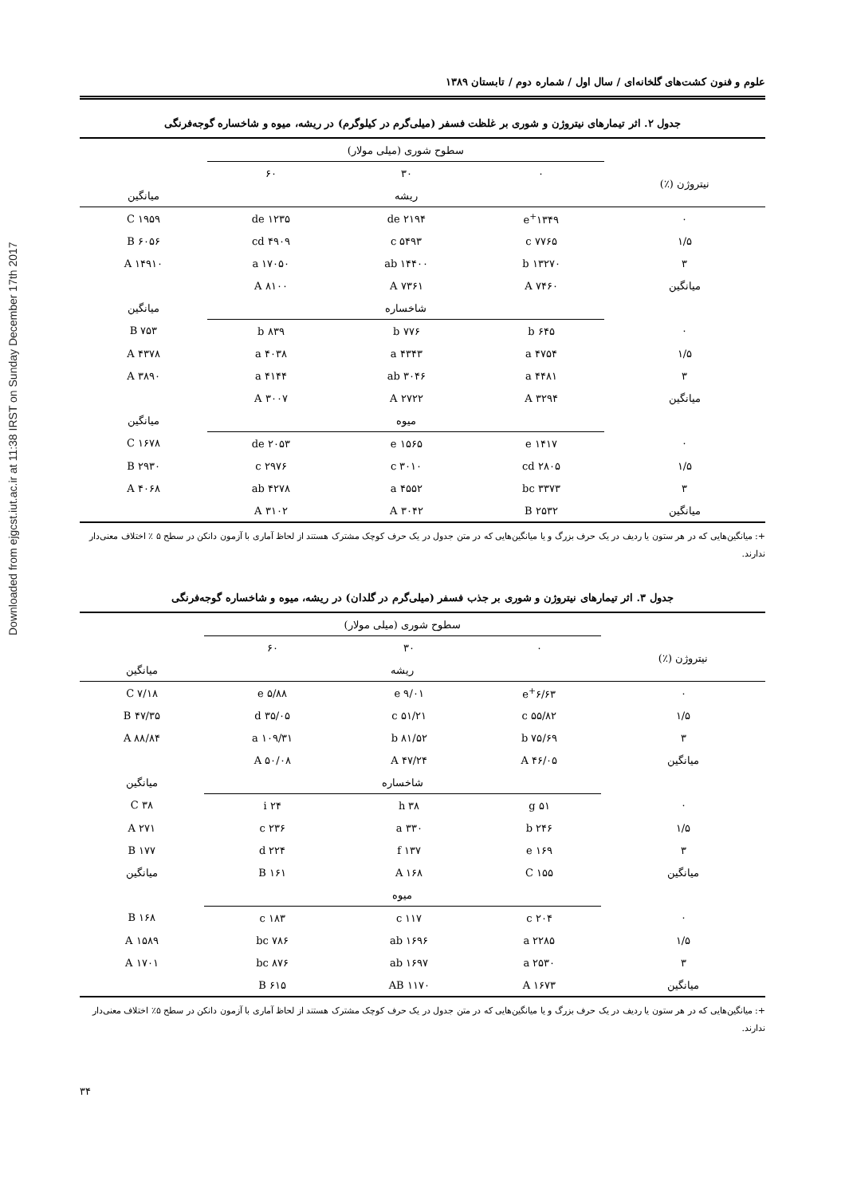Downloaded from ejgcst.iut.ac.ir at 11:38 IRST on Sunday December 17th 2017
علوم و فنون کشت‌های گلخانه‌ای / سال اول / شماره دوم / تابستان ۱۳۸۹
جدول ۲. اثر تیمارهای نیتروژن و شوری بر غلظت فسفر (میلی‌گرم در کیلوگرم) در ریشه، میوه و شاخساره گوجه‌فرنگی
| | سطوح شوری (میلی مولار) | | | |
| --- | --- | --- | --- | --- |
| نیتروژن (٪) | ۰ | ۳۰ | ۶۰ | |
| | ریشه | | | میانگین |
| ۰ | ۱۳۴۹<sup>+</sup>e | ۲۱۹۴ de | ۱۲۳۵ de | ۱۹۵۹ C |
| ۱/۵ | ۷۷۶۵ c | ۵۴۹۳ c | ۴۹۰۹ cd | ۶۰۵۶ B |
| ۳ | ۱۳۲۷۰ b | ۱۴۴۰۰ ab | ۱۷۰۵۰ a | ۱۴۹۱۰ A |
| میانگین | ۷۴۶۰ A | ۷۳۶۱ A | ۸۱۰۰ A | |
| | شاخساره | | | میانگین |
| ۰ | ۶۴۵ b | ۷۷۶ b | ۸۳۹ b | ۷۵۳ B |
| ۱/۵ | ۴۷۵۴ a | ۴۳۴۳ a | ۴۰۳۸ a | ۴۳۷۸ A |
| ۳ | ۴۴۸۱ a | ۳۰۴۶ ab | ۴۱۴۴ a | ۳۸۹۰ A |
| میانگین | ۳۲۹۴ A | ۲۷۲۲ A | ۳۰۰۷ A | |
| | میوه | | | میانگین |
| ۰ | ۱۴۱۷ e | ۱۵۶۵ e | ۲۰۵۳ de | ۱۶۷۸ C |
| ۱/۵ | ۲۸۰۵ cd | ۳۰۱۰ c | ۲۹۷۶ c | ۲۹۳۰ B |
| ۳ | ۳۳۷۳ bc | ۴۵۵۲ a | ۴۲۷۸ ab | ۴۰۶۸ A |
| میانگین | ۲۵۳۲ B | ۳۰۴۲ A | ۳۱۰۲ A | |
+: میانگین‌هایی که در هر ستون یا ردیف در یک حرف بزرگ و یا میانگین‌هایی که در متن جدول در یک حرف کوچک مشترک هستند از لحاظ آماری با آزمون دانکن در سطح ۵ ٪ اختلاف معنی‌دار ندارند.
جدول ۳. اثر تیمارهای نیتروژن و شوری بر جذب فسفر (میلی‌گرم در گلدان) در ریشه، میوه و شاخساره گوجه‌فرنگی
| | سطوح شوری (میلی مولار) | | | |
| --- | --- | --- | --- | --- |
| نیتروژن (٪) | ۰ | ۳۰ | ۶۰ | |
| | ریشه | | | میانگین |
| ۰ | ۶/۶۳<sup>+</sup>e | ۹/۰۱ e | ۵/۸۸ e | ۷/۱۸ C |
| ۱/۵ | ۵۵/۸۲ c | ۵۱/۲۱ c | ۳۵/۰۵ d | ۴۷/۳۵ B |
| ۳ | ۷۵/۶۹ b | ۸۱/۵۲ b | ۱۰۹/۳۱ a | ۸۸/۸۴ A |
| میانگین | ۴۶/۰۵ A | ۴۷/۲۴ A | ۵۰/۰۸ A | |
| | شاخساره | | | میانگین |
| ۰ | ۵۱ g | ۳۸ h | ۲۴ i | ۳۸ C |
| ۱/۵ | ۲۴۶ b | ۳۳۰ a | ۲۳۶ c | ۲۷۱ A |
| ۳ | ۱۶۹ e | ۱۳۷ f | ۲۲۴ d | ۱۷۷ B |
| میانگین | ۱۵۵ C | ۱۶۸ A | ۱۶۱ B | میانگین |
| | میوه | | | |
| ۰ | ۲۰۴ c | ۱۱۷ c | ۱۸۳ c | ۱۶۸ B |
| ۱/۵ | ۲۲۸۵ a | ۱۶۹۶ ab | ۷۸۶ bc | ۱۵۸۹ A |
| ۳ | ۲۵۳۰ a | ۱۶۹۷ ab | ۸۷۶ bc | ۱۷۰۱ A |
| میانگین | ۱۶۷۳ A | ۱۱۷۰ AB | ۶۱۵ B | |
+: میانگین‌هایی که در هر ستون یا ردیف در یک حرف بزرگ و یا میانگین‌هایی که در متن جدول در یک حرف کوچک مشترک هستند از لحاظ آماری با آزمون دانکن در سطح ۵٪ اختلاف معنی‌دار ندارند.
۳۴